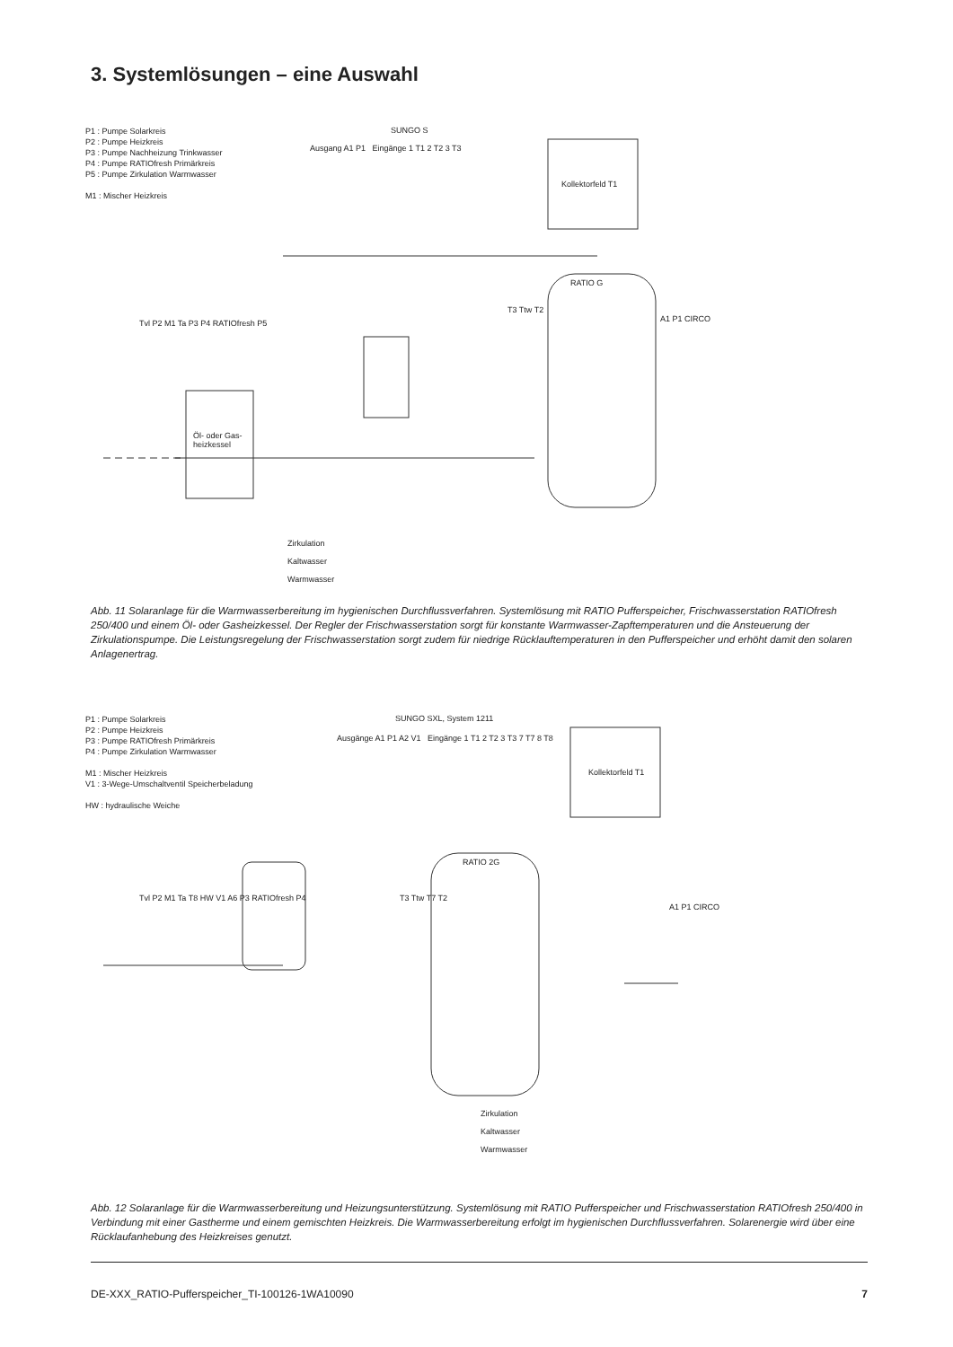3. Systemlösungen – eine Auswahl
P1 : Pumpe Solarkreis
P2 : Pumpe Heizkreis
P3 : Pumpe Nachheizung Trinkwasser
P4 : Pumpe RATIOfresh Primärkreis
P5 : Pumpe Zirkulation Warmwasser
M1 : Mischer Heizkreis
SUNGO S
Ausgang A1 P1 Eingänge 1 T1 2 T2 3 T3
Kollektorfeld T1
RATIO G
T3 Ttw T2
A1 P1 CIRCO
Öl- oder Gas-
heizkessel
Tvl P2 M1 Ta P3 P4 RATIOfresh P5
Zirkulation
Kaltwasser
Warmwasser
Abb. 11 Solaranlage für die Warmwasserbereitung im hygienischen Durchflussverfahren. Systemlösung mit RATIO Pufferspeicher, Frischwasserstation RATIOfresh 250/400 und einem Öl- oder Gasheizkessel. Der Regler der Frischwasserstation sorgt für konstante Warmwasser-Zapftemperaturen und die Ansteuerung der Zirkulationspumpe. Die Leistungsregelung der Frischwasserstation sorgt zudem für niedrige Rücklauftemperaturen in den Pufferspeicher und erhöht damit den solaren Anlagenertrag.
P1 : Pumpe Solarkreis
P2 : Pumpe Heizkreis
P3 : Pumpe RATIOfresh Primärkreis
P4 : Pumpe Zirkulation Warmwasser
M1 : Mischer Heizkreis
V1 : 3-Wege-Umschaltventil Speicherbeladung
HW : hydraulische Weiche
SUNGO SXL, System 1211
Ausgänge A1 P1 A2 V1 Eingänge 1 T1 2 T2 3 T3 7 T7 8 T8
Kollektorfeld T1
RATIO 2G
T3 Ttw T7 T2
A1 P1 CIRCO
Tvl P2 M1 Ta T8 HW V1 A6 P3 RATIOfresh P4
Zirkulation
Kaltwasser
Warmwasser
Abb. 12 Solaranlage für die Warmwasserbereitung und Heizungsunterstützung. Systemlösung mit RATIO Pufferspeicher und Frischwasserstation RATIOfresh 250/400 in Verbindung mit einer Gastherme und einem gemischten Heizkreis. Die Warmwasserbereitung erfolgt im hygienischen Durchflussverfahren. Solarenergie wird über eine Rücklaufanhebung des Heizkreises genutzt.
DE-XXX_RATIO-Pufferspeicher_TI-100126-1WA10090 7